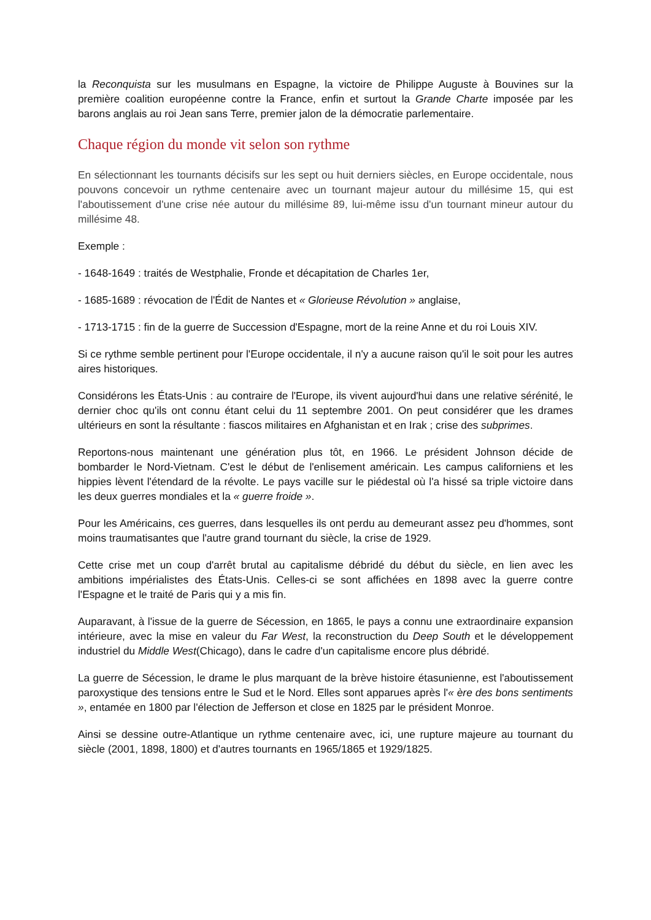la Reconquista sur les musulmans en Espagne, la victoire de Philippe Auguste à Bouvines sur la première coalition européenne contre la France, enfin et surtout la Grande Charte imposée par les barons anglais au roi Jean sans Terre, premier jalon de la démocratie parlementaire.
Chaque région du monde vit selon son rythme
En sélectionnant les tournants décisifs sur les sept ou huit derniers siècles, en Europe occidentale, nous pouvons concevoir un rythme centenaire avec un tournant majeur autour du millésime 15, qui est l'aboutissement d'une crise née autour du millésime 89, lui-même issu d'un tournant mineur autour du millésime 48.
Exemple :
- 1648-1649 : traités de Westphalie, Fronde et décapitation de Charles 1er,
- 1685-1689 : révocation de l'Édit de Nantes et « Glorieuse Révolution » anglaise,
- 1713-1715 : fin de la guerre de Succession d'Espagne, mort de la reine Anne et du roi Louis XIV.
Si ce rythme semble pertinent pour l'Europe occidentale, il n'y a aucune raison qu'il le soit pour les autres aires historiques.
Considérons les États-Unis : au contraire de l'Europe, ils vivent aujourd'hui dans une relative sérénité, le dernier choc qu'ils ont connu étant celui du 11 septembre 2001. On peut considérer que les drames ultérieurs en sont la résultante : fiascos militaires en Afghanistan et en Irak ; crise des subprimes.
Reportons-nous maintenant une génération plus tôt, en 1966. Le président Johnson décide de bombarder le Nord-Vietnam. C'est le début de l'enlisement américain. Les campus californiens et les hippies lèvent l'étendard de la révolte. Le pays vacille sur le piédestal où l'a hissé sa triple victoire dans les deux guerres mondiales et la « guerre froide ».
Pour les Américains, ces guerres, dans lesquelles ils ont perdu au demeurant assez peu d'hommes, sont moins traumatisantes que l'autre grand tournant du siècle, la crise de 1929.
Cette crise met un coup d'arrêt brutal au capitalisme débridé du début du siècle, en lien avec les ambitions impérialistes des États-Unis. Celles-ci se sont affichées en 1898 avec la guerre contre l'Espagne et le traité de Paris qui y a mis fin.
Auparavant, à l'issue de la guerre de Sécession, en 1865, le pays a connu une extraordinaire expansion intérieure, avec la mise en valeur du Far West, la reconstruction du Deep South et le développement industriel du Middle West(Chicago), dans le cadre d'un capitalisme encore plus débridé.
La guerre de Sécession, le drame le plus marquant de la brève histoire étasunienne, est l'aboutissement paroxystique des tensions entre le Sud et le Nord. Elles sont apparues après l'« ère des bons sentiments », entamée en 1800 par l'élection de Jefferson et close en 1825 par le président Monroe.
Ainsi se dessine outre-Atlantique un rythme centenaire avec, ici, une rupture majeure au tournant du siècle (2001, 1898, 1800) et d'autres tournants en 1965/1865 et 1929/1825.